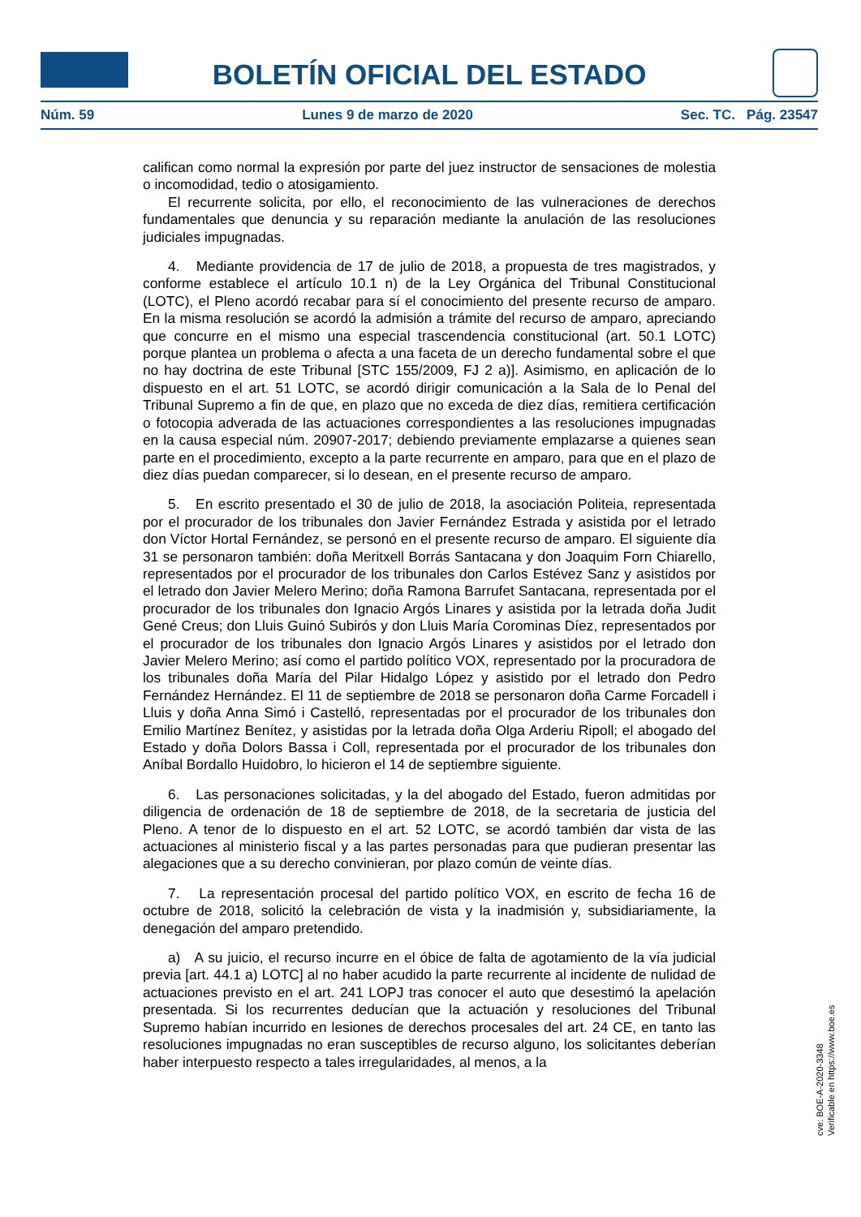BOLETÍN OFICIAL DEL ESTADO
Núm. 59 Lunes 9 de marzo de 2020 Sec. TC. Pág. 23547
califican como normal la expresión por parte del juez instructor de sensaciones de molestia o incomodidad, tedio o atosigamiento.
El recurrente solicita, por ello, el reconocimiento de las vulneraciones de derechos fundamentales que denuncia y su reparación mediante la anulación de las resoluciones judiciales impugnadas.
4. Mediante providencia de 17 de julio de 2018, a propuesta de tres magistrados, y conforme establece el artículo 10.1 n) de la Ley Orgánica del Tribunal Constitucional (LOTC), el Pleno acordó recabar para sí el conocimiento del presente recurso de amparo. En la misma resolución se acordó la admisión a trámite del recurso de amparo, apreciando que concurre en el mismo una especial trascendencia constitucional (art. 50.1 LOTC) porque plantea un problema o afecta a una faceta de un derecho fundamental sobre el que no hay doctrina de este Tribunal [STC 155/2009, FJ 2 a)]. Asimismo, en aplicación de lo dispuesto en el art. 51 LOTC, se acordó dirigir comunicación a la Sala de lo Penal del Tribunal Supremo a fin de que, en plazo que no exceda de diez días, remitiera certificación o fotocopia adverada de las actuaciones correspondientes a las resoluciones impugnadas en la causa especial núm. 20907-2017; debiendo previamente emplazarse a quienes sean parte en el procedimiento, excepto a la parte recurrente en amparo, para que en el plazo de diez días puedan comparecer, si lo desean, en el presente recurso de amparo.
5. En escrito presentado el 30 de julio de 2018, la asociación Politeia, representada por el procurador de los tribunales don Javier Fernández Estrada y asistida por el letrado don Víctor Hortal Fernández, se personó en el presente recurso de amparo. El siguiente día 31 se personaron también: doña Meritxell Borrás Santacana y don Joaquim Forn Chiarello, representados por el procurador de los tribunales don Carlos Estévez Sanz y asistidos por el letrado don Javier Melero Merino; doña Ramona Barrufet Santacana, representada por el procurador de los tribunales don Ignacio Argós Linares y asistida por la letrada doña Judit Gené Creus; don Lluis Guinó Subirós y don Lluis María Corominas Díez, representados por el procurador de los tribunales don Ignacio Argós Linares y asistidos por el letrado don Javier Melero Merino; así como el partido político VOX, representado por la procuradora de los tribunales doña María del Pilar Hidalgo López y asistido por el letrado don Pedro Fernández Hernández. El 11 de septiembre de 2018 se personaron doña Carme Forcadell i Lluis y doña Anna Simó i Castelló, representadas por el procurador de los tribunales don Emilio Martínez Benítez, y asistidas por la letrada doña Olga Arderiu Ripoll; el abogado del Estado y doña Dolors Bassa i Coll, representada por el procurador de los tribunales don Aníbal Bordallo Huidobro, lo hicieron el 14 de septiembre siguiente.
6. Las personaciones solicitadas, y la del abogado del Estado, fueron admitidas por diligencia de ordenación de 18 de septiembre de 2018, de la secretaria de justicia del Pleno. A tenor de lo dispuesto en el art. 52 LOTC, se acordó también dar vista de las actuaciones al ministerio fiscal y a las partes personadas para que pudieran presentar las alegaciones que a su derecho convinieran, por plazo común de veinte días.
7. La representación procesal del partido político VOX, en escrito de fecha 16 de octubre de 2018, solicitó la celebración de vista y la inadmisión y, subsidiariamente, la denegación del amparo pretendido.
a) A su juicio, el recurso incurre en el óbice de falta de agotamiento de la vía judicial previa [art. 44.1 a) LOTC] al no haber acudido la parte recurrente al incidente de nulidad de actuaciones previsto en el art. 241 LOPJ tras conocer el auto que desestimó la apelación presentada. Si los recurrentes deducían que la actuación y resoluciones del Tribunal Supremo habían incurrido en lesiones de derechos procesales del art. 24 CE, en tanto las resoluciones impugnadas no eran susceptibles de recurso alguno, los solicitantes deberían haber interpuesto respecto a tales irregularidades, al menos, a la
cve: BOE-A-2020-3348
Verificable en https://www.boe.es